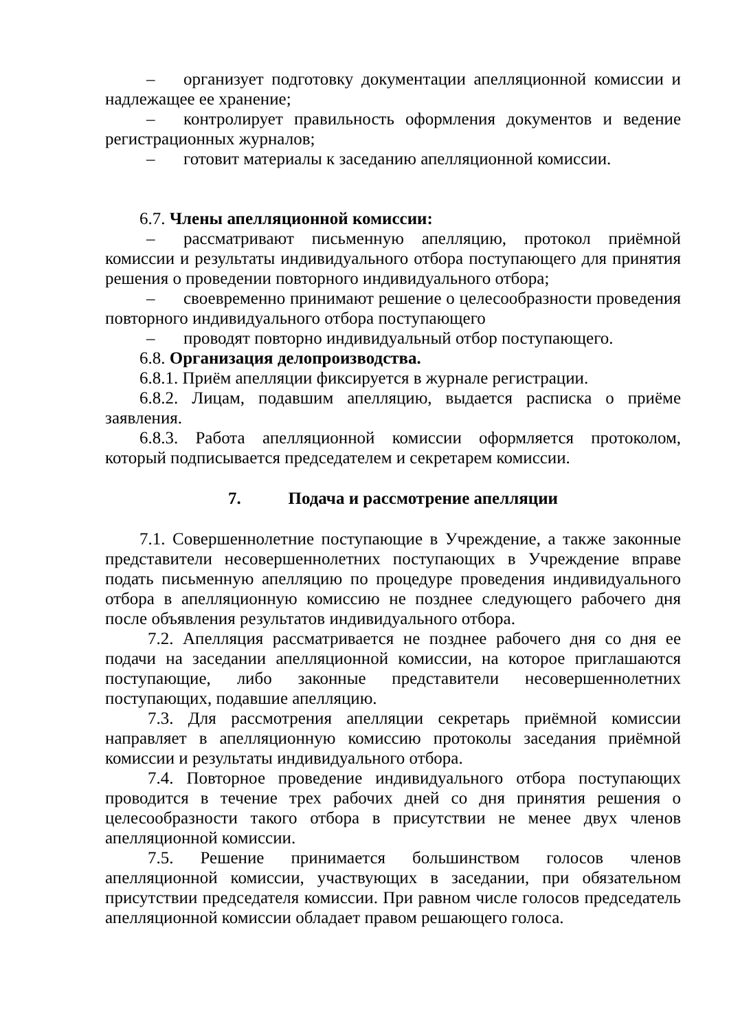– организует подготовку документации апелляционной комиссии и надлежащее ее хранение;
– контролирует правильность оформления документов и ведение регистрационных журналов;
– готовит материалы к заседанию апелляционной комиссии.
6.7. Члены апелляционной комиссии:
– рассматривают письменную апелляцию, протокол приёмной комиссии и результаты индивидуального отбора поступающего для принятия решения о проведении повторного индивидуального отбора;
– своевременно принимают решение о целесообразности проведения повторного индивидуального отбора поступающего
– проводят повторно индивидуальный отбор поступающего.
6.8. Организация делопроизводства.
6.8.1. Приём апелляции фиксируется в журнале регистрации.
6.8.2. Лицам, подавшим апелляцию, выдается расписка о приёме заявления.
6.8.3. Работа апелляционной комиссии оформляется протоколом, который подписывается председателем и секретарем комиссии.
7. Подача и рассмотрение апелляции
7.1. Совершеннолетние поступающие в Учреждение, а также законные представители несовершеннолетних поступающих в Учреждение вправе подать письменную апелляцию по процедуре проведения индивидуального отбора в апелляционную комиссию не позднее следующего рабочего дня после объявления результатов индивидуального отбора.
7.2. Апелляция рассматривается не позднее рабочего дня со дня ее подачи на заседании апелляционной комиссии, на которое приглашаются поступающие, либо законные представители несовершеннолетних поступающих, подавшие апелляцию.
7.3. Для рассмотрения апелляции секретарь приёмной комиссии направляет в апелляционную комиссию протоколы заседания приёмной комиссии и результаты индивидуального отбора.
7.4. Повторное проведение индивидуального отбора поступающих проводится в течение трех рабочих дней со дня принятия решения о целесообразности такого отбора в присутствии не менее двух членов апелляционной комиссии.
7.5. Решение принимается большинством голосов членов апелляционной комиссии, участвующих в заседании, при обязательном присутствии председателя комиссии. При равном числе голосов председатель апелляционной комиссии обладает правом решающего голоса.